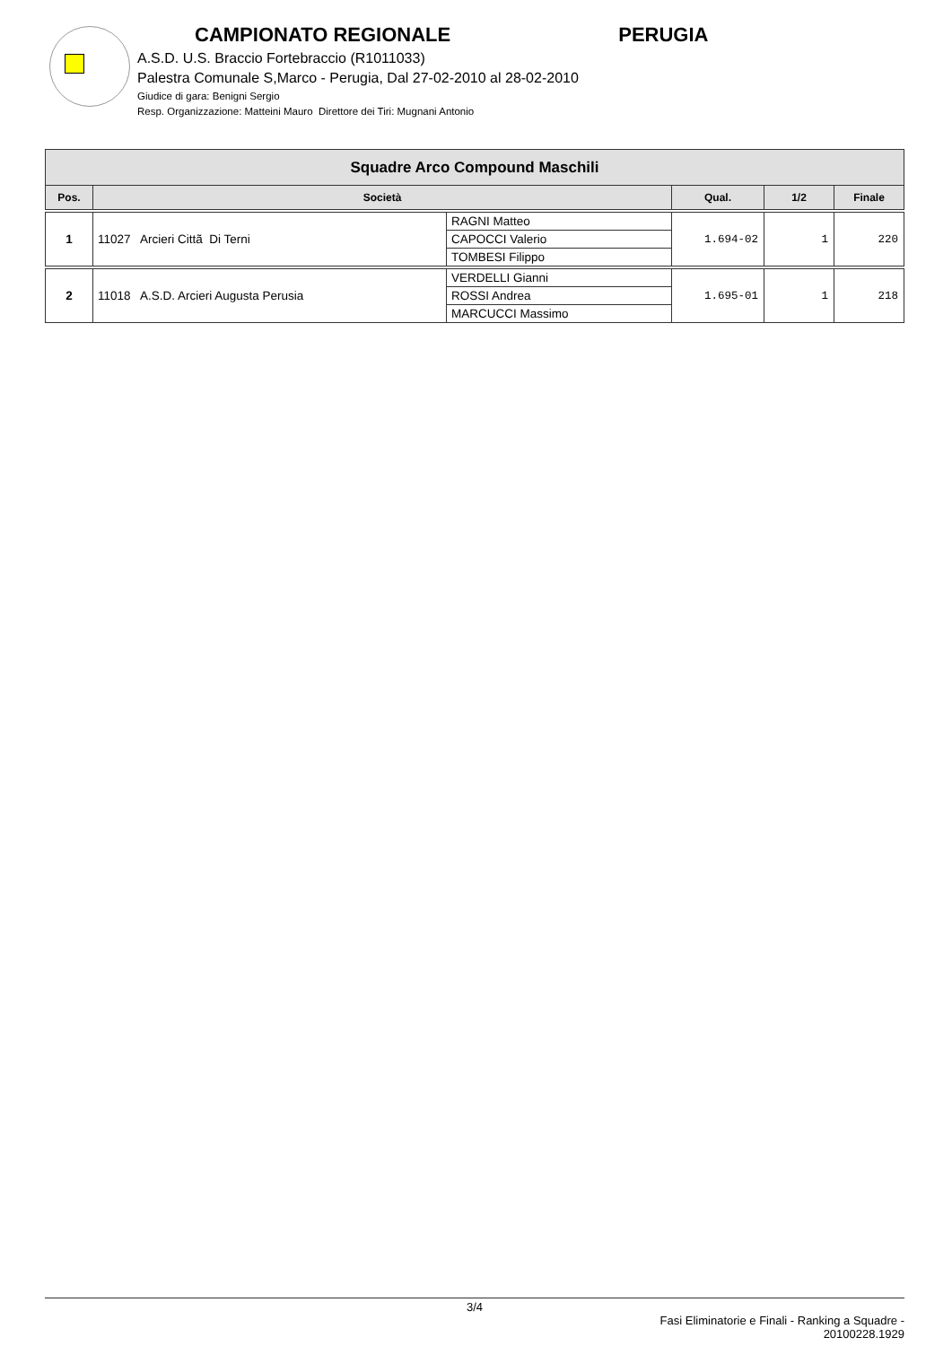CAMPIONATO REGIONALE PERUGIA
A.S.D. U.S. Braccio Fortebraccio (R1011033)
Palestra Comunale S,Marco - Perugia, Dal 27-02-2010 al 28-02-2010
Giudice di gara: Benigni Sergio
Resp. Organizzazione: Matteini Mauro Direttore dei Tiri: Mugnani Antonio
| Squadre Arco Compound Maschili | | | | | |
| --- | --- | --- | --- | --- | --- |
| Pos. | Società | | Qual. | 1/2 | Finale |
| 1 | 11027 Arcieri Cittã Di Terni | RAGNI Matteo | 1.694-02 | 1 | 220 |
| | | CAPOCCI Valerio | | | |
| | | TOMBESI Filippo | | | |
| 2 | 11018 A.S.D. Arcieri Augusta Perusia | VERDELLI Gianni | 1.695-01 | 1 | 218 |
| | | ROSSI Andrea | | | |
| | | MARCUCCI Massimo | | | |
3/4
Fasi Eliminatorie e Finali - Ranking a Squadre -
20100228.1929